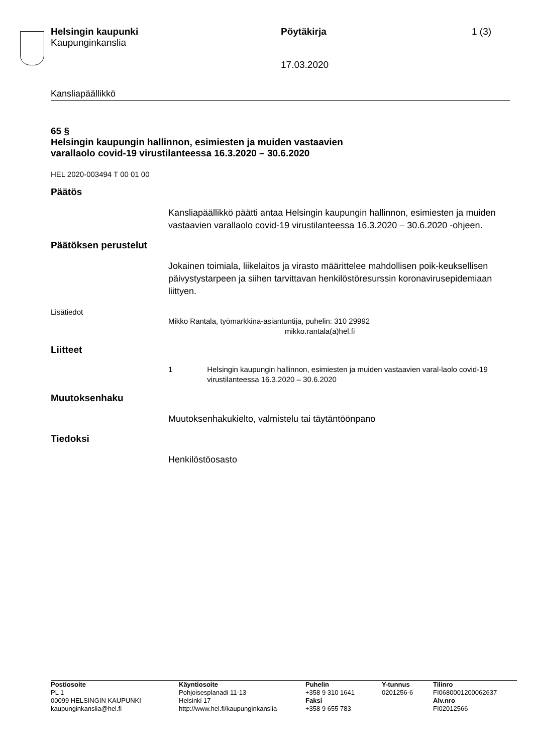Helsingin kaupunki
Kaupunginkanslia
Pöytäkirja
17.03.2020
1 (3)
Kansliapäällikkö
65 §
Helsingin kaupungin hallinnon, esimiesten ja muiden vastaavien
varallaolo covid-19 virustilanteessa 16.3.2020 – 30.6.2020
HEL 2020-003494 T 00 01 00
Päätös
Kansliapäällikkö päätti antaa Helsingin kaupungin hallinnon, esimiesten ja muiden vastaavien varallaolo covid-19 virustilanteessa 16.3.2020 – 30.6.2020 -ohjeen.
Päätöksen perustelut
Jokainen toimiala, liikelaitos ja virasto määrittelee mahdollisen poik-keuksellisen päivystystarpeen ja siihen tarvittavan henkilöstöresurssin koronavirusepidemiaan liittyen.
Lisätiedot
Mikko Rantala, työmarkkina-asiantuntija, puhelin: 310 29992
mikko.rantala(a)hel.fi
Liitteet
1 Helsingin kaupungin hallinnon, esimiesten ja muiden vastaavien varal-laolo covid-19 virustilanteessa 16.3.2020 – 30.6.2020
Muutoksenhaku
Muutoksenhakukielto, valmistelu tai täytäntöönpano
Tiedoksi
Henkilöstöosasto
Postiosoite
PL 1
00099 HELSINGIN KAUPUNKI
kaupunginkanslia@hel.fi
Käyntiosoite
Pohjoisesplanadi 11-13
Helsinki 17
http://www.hel.fi/kaupunginkanslia
Puhelin
+358 9 310 1641
Faksi
+358 9 655 783
Y-tunnus
0201256-6
Tilinro
FI0680001200062637
Alv.nro
FI02012566